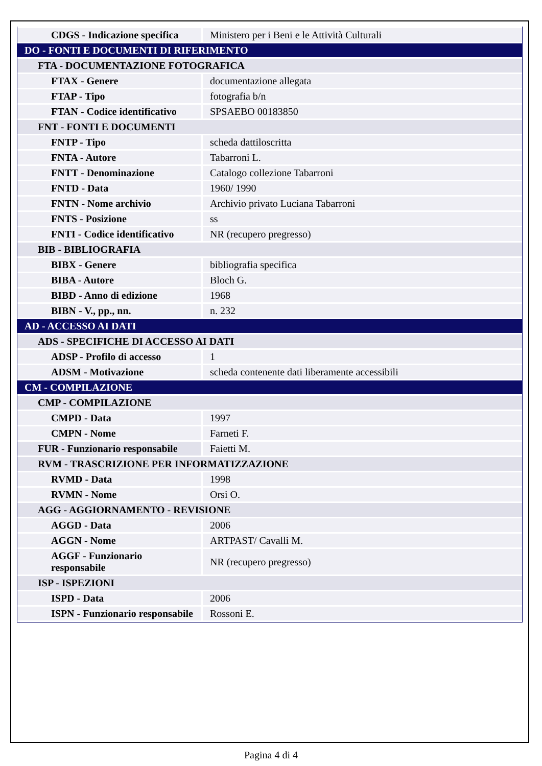| CDGS - Indicazione specifica | Ministero per i Beni e le Attività Culturali |
| DO - FONTI E DOCUMENTI DI RIFERIMENTO | |
| FTA - DOCUMENTAZIONE FOTOGRAFICA | |
| FTAX - Genere | documentazione allegata |
| FTAP - Tipo | fotografia b/n |
| FTAN - Codice identificativo | SPSAEBO 00183850 |
| FNT - FONTI E DOCUMENTI | |
| FNTP - Tipo | scheda dattiloscritta |
| FNTA - Autore | Tabarroni L. |
| FNTT - Denominazione | Catalogo collezione Tabarroni |
| FNTD - Data | 1960/ 1990 |
| FNTN - Nome archivio | Archivio privato Luciana Tabarroni |
| FNTS - Posizione | ss |
| FNTI - Codice identificativo | NR (recupero pregresso) |
| BIB - BIBLIOGRAFIA | |
| BIBX - Genere | bibliografia specifica |
| BIBA - Autore | Bloch G. |
| BIBD - Anno di edizione | 1968 |
| BIBN - V., pp., nn. | n. 232 |
| AD - ACCESSO AI DATI | |
| ADS - SPECIFICHE DI ACCESSO AI DATI | |
| ADSP - Profilo di accesso | 1 |
| ADSM - Motivazione | scheda contenente dati liberamente accessibili |
| CM - COMPILAZIONE | |
| CMP - COMPILAZIONE | |
| CMPD - Data | 1997 |
| CMPN - Nome | Farneti F. |
| FUR - Funzionario responsabile | Faietti M. |
| RVM - TRASCRIZIONE PER INFORMATIZZAZIONE | |
| RVMD - Data | 1998 |
| RVMN - Nome | Orsi O. |
| AGG - AGGIORNAMENTO - REVISIONE | |
| AGGD - Data | 2006 |
| AGGN - Nome | ARTPAST/ Cavalli M. |
| AGGF - Funzionario responsabile | NR (recupero pregresso) |
| ISP - ISPEZIONI | |
| ISPD - Data | 2006 |
| ISPN - Funzionario responsabile | Rossoni E. |
Pagina 4 di 4